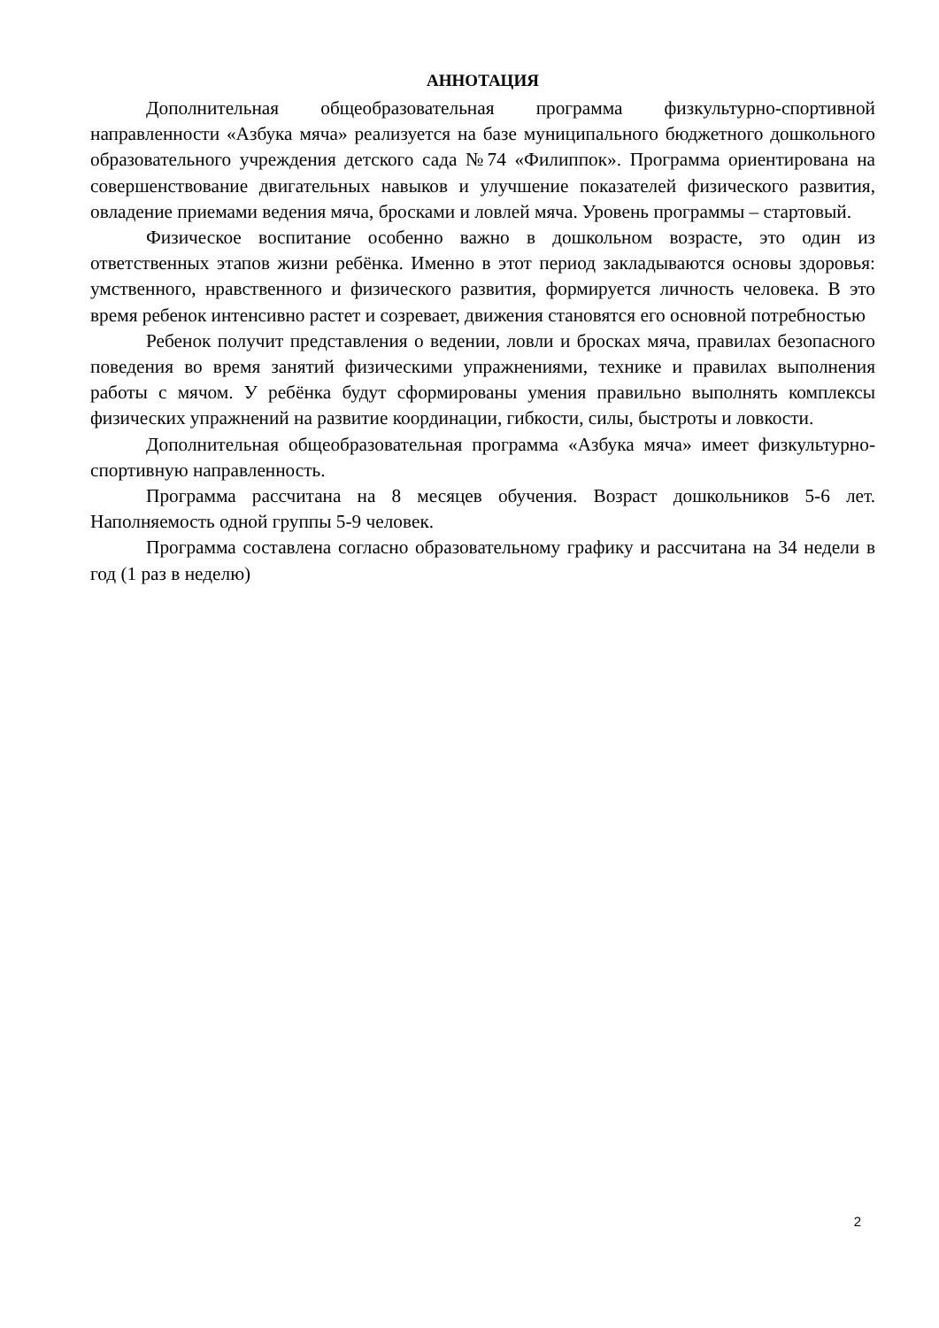АННОТАЦИЯ
Дополнительная общеобразовательная программа физкультурно-спортивной направленности «Азбука мяча» реализуется на базе муниципального бюджетного дошкольного образовательного учреждения детского сада №74 «Филиппок». Программа ориентирована на совершенствование двигательных навыков и улучшение показателей физического развития, овладение приемами ведения мяча, бросками и ловлей мяча. Уровень программы – стартовый.
Физическое воспитание особенно важно в дошкольном возрасте, это один из ответственных этапов жизни ребёнка. Именно в этот период закладываются основы здоровья: умственного, нравственного и физического развития, формируется личность человека. В это время ребенок интенсивно растет и созревает, движения становятся его основной потребностью
Ребенок получит представления о ведении, ловли и бросках мяча, правилах безопасного поведения во время занятий физическими упражнениями, технике и правилах выполнения работы с мячом. У ребёнка будут сформированы умения правильно выполнять комплексы физических упражнений на развитие координации, гибкости, силы, быстроты и ловкости.
Дополнительная общеобразовательная программа «Азбука мяча» имеет физкультурно-спортивную направленность.
Программа рассчитана на 8 месяцев обучения. Возраст дошкольников 5-6 лет. Наполняемость одной группы 5-9 человек.
Программа составлена согласно образовательному графику и рассчитана на 34 недели в год (1 раз в неделю)
2